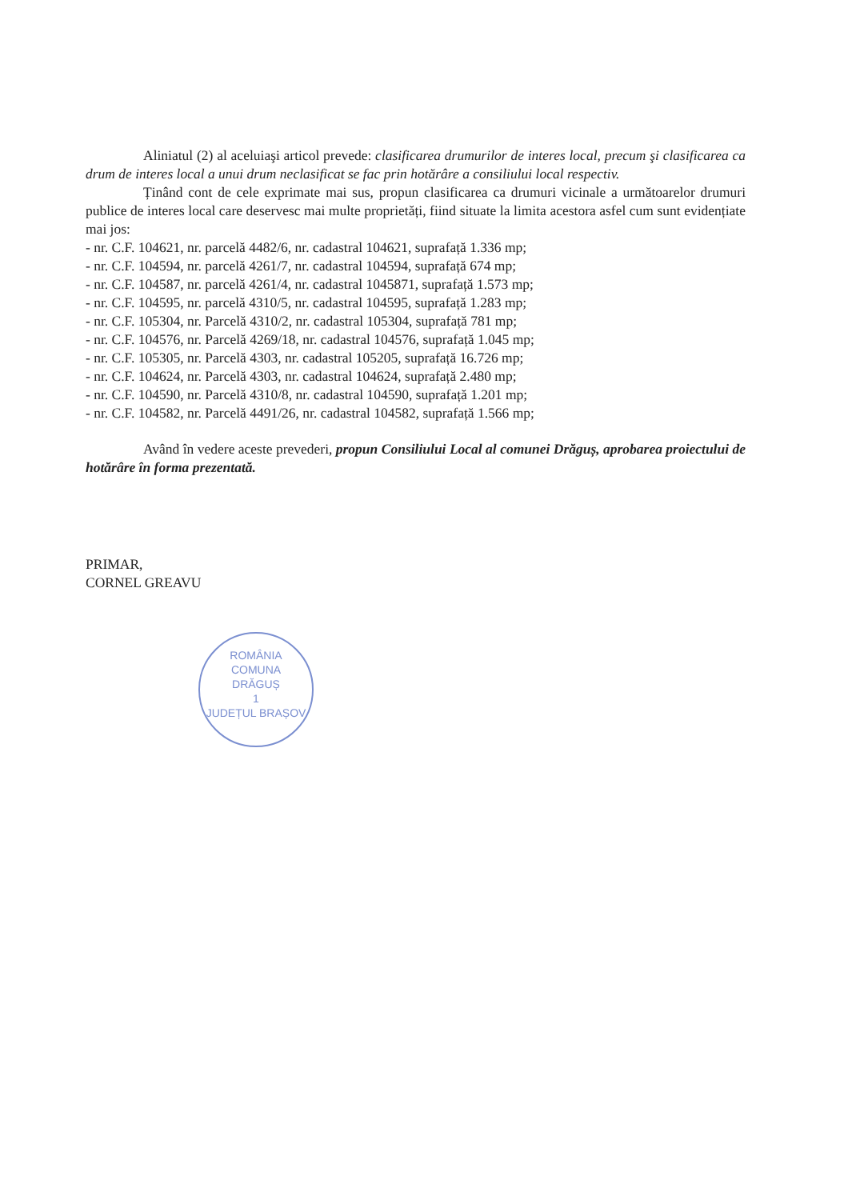Aliniatul (2) al aceluiaşi articol prevede: clasificarea drumurilor de interes local, precum şi clasificarea ca drum de interes local a unui drum neclasificat se fac prin hotărâre a consiliului local respectiv.
Ținând cont de cele exprimate mai sus, propun clasificarea ca drumuri vicinale a următoarelor drumuri publice de interes local care deservesc mai multe proprietăți, fiind situate la limita acestora asfel cum sunt evidențiate mai jos:
- nr. C.F. 104621, nr. parcelă 4482/6, nr. cadastral 104621, suprafață 1.336 mp;
- nr. C.F. 104594, nr. parcelă 4261/7, nr. cadastral 104594, suprafață 674 mp;
- nr. C.F. 104587, nr. parcelă 4261/4, nr. cadastral 1045871, suprafață 1.573 mp;
- nr. C.F. 104595, nr. parcelă 4310/5, nr. cadastral 104595, suprafață 1.283 mp;
- nr. C.F. 105304, nr. Parcelă 4310/2, nr. cadastral 105304, suprafață 781 mp;
- nr. C.F. 104576, nr. Parcelă 4269/18, nr. cadastral 104576, suprafață 1.045 mp;
- nr. C.F. 105305, nr. Parcelă 4303, nr. cadastral 105205, suprafață 16.726 mp;
- nr. C.F. 104624, nr. Parcelă 4303, nr. cadastral 104624, suprafață 2.480 mp;
- nr. C.F. 104590, nr. Parcelă 4310/8, nr. cadastral 104590, suprafață 1.201 mp;
- nr. C.F. 104582, nr. Parcelă 4491/26, nr. cadastral 104582, suprafață 1.566 mp;
Având în vedere aceste prevederi, propun Consiliului Local al comunei Drăguș, aprobarea proiectului de hotărâre în forma prezentată.
PRIMAR,
CORNEL GREAVU
ROMÂNIA
COMUNA
DRĂGUȘ
1
JUDEȚUL BRAȘOV